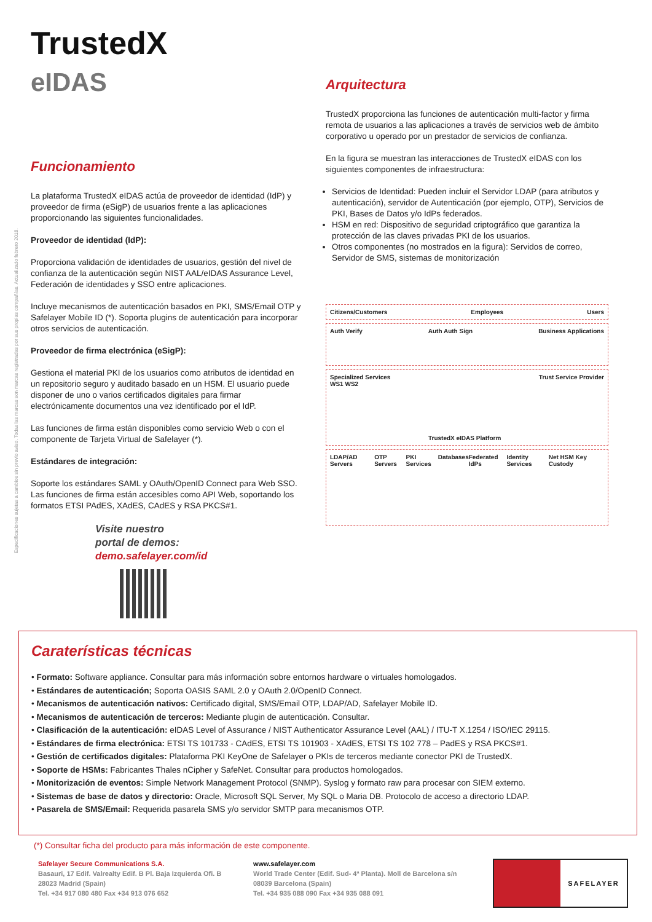Especificaciones sujetas a cambios sin previo aviso. Todas las marcas son marcas registradas por sus propias compañías. Actualizado febrero 2018.
TrustedX
eIDAS
Funcionamiento
La plataforma TrustedX eIDAS actúa de proveedor de identidad (IdP) y proveedor de firma (eSigP) de usuarios frente a las aplicaciones proporcionando las siguientes funcionalidades.
Proveedor de identidad (IdP):
Proporciona validación de identidades de usuarios, gestión del nivel de confianza de la autenticación según NIST AAL/eIDAS Assurance Level, Federación de identidades y SSO entre aplicaciones.
Incluye mecanismos de autenticación basados en PKI, SMS/Email OTP y Safelayer Mobile ID (*). Soporta plugins de autenticación para incorporar otros servicios de autenticación.
Proveedor de firma electrónica (eSigP):
Gestiona el material PKI de los usuarios como atributos de identidad en un repositorio seguro y auditado basado en un HSM. El usuario puede disponer de uno o varios certificados digitales para firmar electrónicamente documentos una vez identificado por el IdP.
Las funciones de firma están disponibles como servicio Web o con el componente de Tarjeta Virtual de Safelayer (*).
Estándares de integración:
Soporte los estándares SAML y OAuth/OpenID Connect para Web SSO. Las funciones de firma están accesibles como API Web, soportando los formatos ETSI PAdES, XAdES, CAdES y RSA PKCS#1.
Visite nuestro
portal de demos:
demo.safelayer.com/id
Arquitectura
TrustedX proporciona las funciones de autenticación multi-factor y firma remota de usuarios a las aplicaciones a través de servicios web de ámbito corporativo u operado por un prestador de servicios de confianza.
En la figura se muestran las interacciones de TrustedX eIDAS con los siguientes componentes de infraestructura:
Servicios de Identidad: Pueden incluir el Servidor LDAP (para atributos y autenticación), servidor de Autenticación (por ejemplo, OTP), Servicios de PKI, Bases de Datos y/o IdPs federados.
HSM en red: Dispositivo de seguridad criptográfico que garantiza la protección de las claves privadas PKI de los usuarios.
Otros componentes (no mostrados en la figura): Servidos de correo, Servidor de SMS, sistemas de monitorización
Citizens/Customers Employees Users
Auth Verify Auth Auth Sign Business Applications
Specialized Services
WS1 WS2 TrustedX eIDAS Platform Trust Service Provider
LDAP/AD Servers OTP Servers PKI Services Databases Federated IdPs Identity Services Net HSM Key Custody
Caraterísticas técnicas
• Formato: Software appliance. Consultar para más información sobre entornos hardware o virtuales homologados.
• Estándares de autenticación; Soporta OASIS SAML 2.0 y OAuth 2.0/OpenID Connect.
• Mecanismos de autenticación nativos: Certificado digital, SMS/Email OTP, LDAP/AD, Safelayer Mobile ID.
• Mecanismos de autenticación de terceros: Mediante plugin de autenticación. Consultar.
• Clasificación de la autenticación: eIDAS Level of Assurance / NIST Authenticator Assurance Level (AAL) / ITU-T X.1254 / ISO/IEC 29115.
• Estándares de firma electrónica: ETSI TS 101733 - CAdES, ETSI TS 101903 - XAdES, ETSI TS 102 778 – PadES y RSA PKCS#1.
• Gestión de certificados digitales: Plataforma PKI KeyOne de Safelayer o PKIs de terceros mediante conector PKI de TrustedX.
• Soporte de HSMs: Fabricantes Thales nCipher y SafeNet. Consultar para productos homologados.
• Monitorización de eventos: Simple Network Management Protocol (SNMP). Syslog y formato raw para procesar con SIEM externo.
• Sistemas de base de datos y directorio: Oracle, Microsoft SQL Server, My SQL o Maria DB. Protocolo de acceso a directorio LDAP.
• Pasarela de SMS/Email: Requerida pasarela SMS y/o servidor SMTP para mecanismos OTP.
(*) Consultar ficha del producto para más información de este componente.
Safelayer Secure Communications S.A.
Basauri, 17 Edif. Valrealty Edif. B Pl. Baja Izquierda Ofi. B
28023 Madrid (Spain)
Tel. +34 917 080 480 Fax +34 913 076 652
www.safelayer.com
World Trade Center (Edif. Sud- 4ª Planta). Moll de Barcelona s/n
08039 Barcelona (Spain)
Tel. +34 935 088 090 Fax +34 935 088 091
SAFELAYER